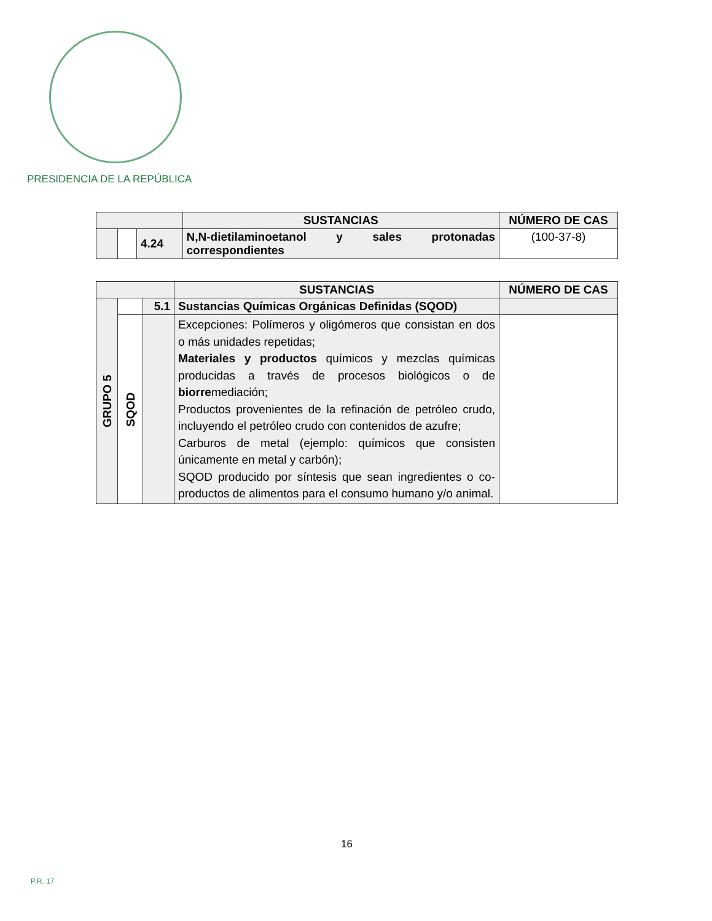PRESIDENCIA DE LA REPÚBLICA
| | | | SUSTANCIAS | NÚMERO DE CAS |
| --- | --- | --- | --- | --- |
| | | 4.24 | N,N-dietilaminoetanol y sales protonadas correspondientes | (100-37-8) |
| | | | SUSTANCIAS | NÚMERO DE CAS |
| --- | --- | --- | --- | --- |
| GRUPO 5 | | 5.1 | Sustancias Químicas Orgánicas Definidas (SQOD) | |
| | SQOD | | Excepciones: Polímeros y oligómeros que consistan en dos o más unidades repetidas; Materiales y productos químicos y mezclas químicas producidas a través de procesos biológicos o de biorre mediación; Productos provenientes de la refinación de petróleo crudo, incluyendo el petróleo crudo con contenidos de azufre; Carburos de metal (ejemplo: químicos que consisten únicamente en metal y carbón); SQOD producido por síntesis que sean ingredientes o co-productos de alimentos para el consumo humano y/o animal. | |
16
P.R. 17